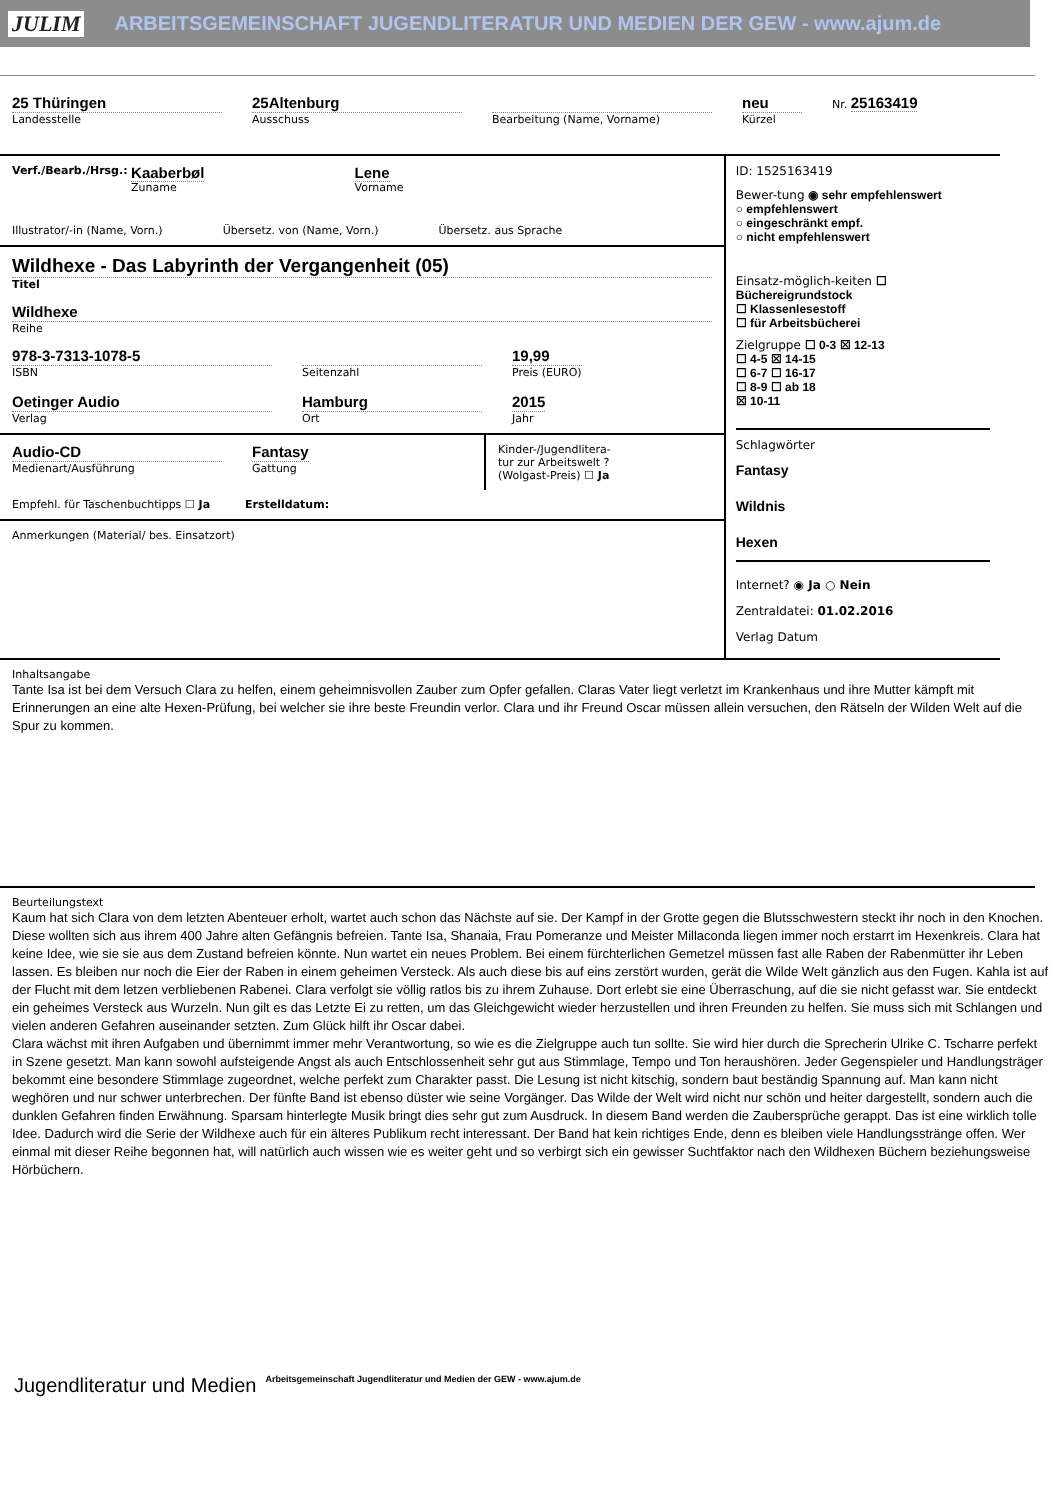JULIM ARBEITSGEMEINSCHAFT JUGENDLITERATUR UND MEDIEN DER GEW - www.ajum.de
25 Thüringen
Landesstelle
25Altenburg
Ausschuss
Bearbeitung (Name, Vorname)
neu
Kürzel
Nr. 25163419
Verf./Bearb./Hrsg.: Kaaberbøl
Zuname Lene
Vorname
Illustrator/-in (Name, Vorn.) Übersetz. von (Name, Vorn.) Übersetz. aus Sprache
Wildhexe - Das Labyrinth der Vergangenheit (05)
Titel
Wildhexe
Reihe
978-3-7313-1078-5
ISBN
Seitenzahl
19,99
Preis (EURO)
Oetinger Audio
Verlag
Hamburg
Ort
2015
Jahr
Audio-CD
Medienart/Ausführung
Fantasy
Gattung
Kinder-/Jugendlitera-
tur zur Arbeitswelt ?
(Wolgast-Preis) ☐ Ja
Empfehl. für Taschenbuchtipps ☐ Ja Erstelldatum:
Anmerkungen (Material/ bes. Einsatzort)
ID: 1525163419
Bewer-tung ◉ sehr empfehlenswert
○ empfehlenswert
○ eingeschränkt empf.
○ nicht empfehlenswert
Einsatz-möglich-keiten ☐ Büchereigrundstock
☐ Klassenlesestoff
☐ für Arbeitsbücherei
Zielgruppe ☐ 0-3 ☒ 12-13
☐ 4-5 ☒ 14-15
☐ 6-7 ☐ 16-17
☐ 8-9 ☐ ab 18
☒ 10-11
Schlagwörter
Fantasy
Wildnis
Hexen
Internet? ◉ Ja ○ Nein
Zentraldatei: 01.02.2016
Verlag Datum
Inhaltsangabe
Tante Isa ist bei dem Versuch Clara zu helfen, einem geheimnisvollen Zauber zum Opfer gefallen. Claras Vater liegt verletzt im Krankenhaus und ihre Mutter kämpft mit Erinnerungen an eine alte Hexen-Prüfung, bei welcher sie ihre beste Freundin verlor. Clara und ihr Freund Oscar müssen allein versuchen, den Rätseln der Wilden Welt auf die Spur zu kommen.
Beurteilungstext
Kaum hat sich Clara von dem letzten Abenteuer erholt, wartet auch schon das Nächste auf sie. Der Kampf in der Grotte gegen die Blutsschwestern steckt ihr noch in den Knochen. Diese wollten sich aus ihrem 400 Jahre alten Gefängnis befreien. Tante Isa, Shanaia, Frau Pomeranze und Meister Millaconda liegen immer noch erstarrt im Hexenkreis. Clara hat keine Idee, wie sie sie aus dem Zustand befreien könnte. Nun wartet ein neues Problem. Bei einem fürchterlichen Gemetzel müssen fast alle Raben der Rabenmütter ihr Leben lassen. Es bleiben nur noch die Eier der Raben in einem geheimen Versteck. Als auch diese bis auf eins zerstört wurden, gerät die Wilde Welt gänzlich aus den Fugen. Kahla ist auf der Flucht mit dem letzen verbliebenen Rabenei. Clara verfolgt sie völlig ratlos bis zu ihrem Zuhause. Dort erlebt sie eine Überraschung, auf die sie nicht gefasst war. Sie entdeckt ein geheimes Versteck aus Wurzeln. Nun gilt es das Letzte Ei zu retten, um das Gleichgewicht wieder herzustellen und ihren Freunden zu helfen. Sie muss sich mit Schlangen und vielen anderen Gefahren auseinander setzten. Zum Glück hilft ihr Oscar dabei.
Clara wächst mit ihren Aufgaben und übernimmt immer mehr Verantwortung, so wie es die Zielgruppe auch tun sollte. Sie wird hier durch die Sprecherin Ulrike C. Tscharre perfekt in Szene gesetzt. Man kann sowohl aufsteigende Angst als auch Entschlossenheit sehr gut aus Stimmlage, Tempo und Ton heraushören. Jeder Gegenspieler und Handlungsträger bekommt eine besondere Stimmlage zugeordnet, welche perfekt zum Charakter passt. Die Lesung ist nicht kitschig, sondern baut beständig Spannung auf. Man kann nicht weghören und nur schwer unterbrechen. Der fünfte Band ist ebenso düster wie seine Vorgänger. Das Wilde der Welt wird nicht nur schön und heiter dargestellt, sondern auch die dunklen Gefahren finden Erwähnung. Sparsam hinterlegte Musik bringt dies sehr gut zum Ausdruck. In diesem Band werden die Zaubersprüche gerappt. Das ist eine wirklich tolle Idee. Dadurch wird die Serie der Wildhexe auch für ein älteres Publikum recht interessant. Der Band hat kein richtiges Ende, denn es bleiben viele Handlungsstränge offen. Wer einmal mit dieser Reihe begonnen hat, will natürlich auch wissen wie es weiter geht und so verbirgt sich ein gewisser Suchtfaktor nach den Wildhexen Büchern beziehungsweise Hörbüchern.
Jugendliteratur und Medien Arbeitsgemeinschaft Jugendliteratur und Medien der GEW - www.ajum.de